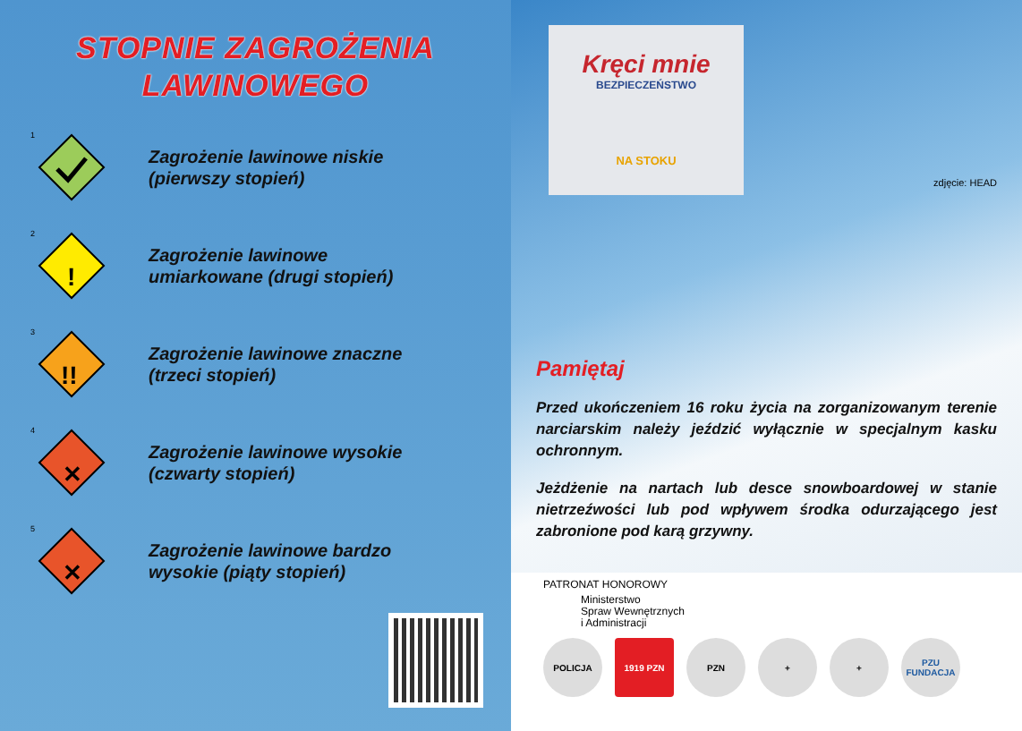STOPNIE ZAGROŻENIA
LAWINOWEGO
1
Zagrożenie lawinowe niskie
(pierwszy stopień)
2
!
Zagrożenie lawinowe
umiarkowane (drugi stopień)
3
!!
Zagrożenie lawinowe znaczne
(trzeci stopień)
4
✕
Zagrożenie lawinowe wysokie
(czwarty stopień)
5
✕
Zagrożenie lawinowe bardzo
wysokie (piąty stopień)
Kręci mnie
BEZPIECZEŃSTWO
NA STOKU
zdjęcie: HEAD
Pamiętaj
Przed ukończeniem 16 roku życia na zorganizowanym terenie narciarskim należy jeździć wyłącznie w specjalnym kasku ochronnym.
Jeżdżenie na nartach lub desce snowboardowej w stanie nietrzeźwości lub pod wpływem środka odurzającego jest zabronione pod karą grzywny.
PATRONAT HONOROWY
Ministerstwo
Spraw Wewnętrznych
i Administracji
POLICJA 1919 PZN PZN + + PZU FUNDACJA